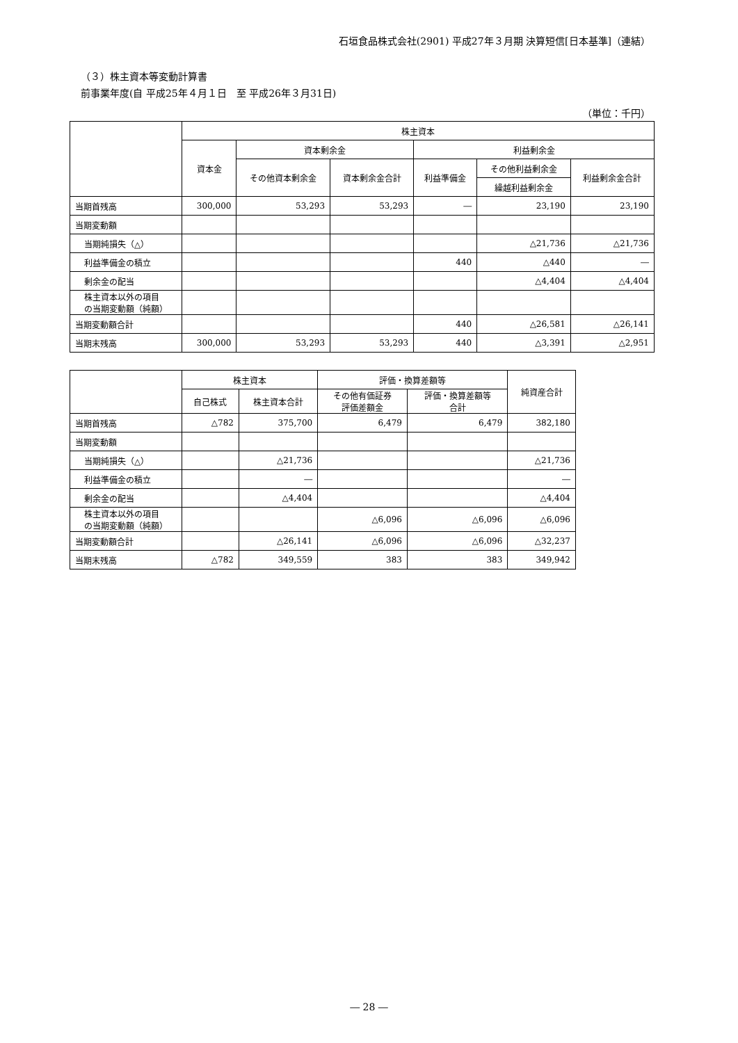石垣食品株式会社(2901) 平成27年３月期 決算短信[日本基準]（連結）
（３）株主資本等変動計算書
前事業年度(自 平成25年４月１日　至 平成26年３月31日)
（単位：千円）
| | 株主資本 | | | | | |
| --- | --- | --- | --- | --- | --- | --- |
| | 資本金 | 資本剰余金 | | 利益剰余金 | | |
| | | その他資本剰余金 | 資本剰余金合計 | 利益準備金 | その他利益剰余金 | 利益剰余金合計 |
| | | | | | 繰越利益剰余金 | |
| 当期首残高 | 300,000 | 53,293 | 53,293 | ― | 23,190 | 23,190 |
| 当期変動額 | | | | | | |
| 当期純損失（△） | | | | | △21,736 | △21,736 |
| 利益準備金の積立 | | | | 440 | △440 | ― |
| 剰余金の配当 | | | | | △4,404 | △4,404 |
| 株主資本以外の項目 の当期変動額（純額） | | | | | | |
| 当期変動額合計 | | | | 440 | △26,581 | △26,141 |
| 当期末残高 | 300,000 | 53,293 | 53,293 | 440 | △3,391 | △2,951 |
| | 株主資本 | | 評価・換算差額等 | | 純資産合計 |
| --- | --- | --- | --- | --- | --- |
| | 自己株式 | 株主資本合計 | その他有価証券 評価差額金 | 評価・換算差額等 合計 | |
| 当期首残高 | △782 | 375,700 | 6,479 | 6,479 | 382,180 |
| 当期変動額 | | | | | |
| 当期純損失（△） | | △21,736 | | | △21,736 |
| 利益準備金の積立 | | ― | | | ― |
| 剰余金の配当 | | △4,404 | | | △4,404 |
| 株主資本以外の項目 の当期変動額（純額） | | | △6,096 | △6,096 | △6,096 |
| 当期変動額合計 | | △26,141 | △6,096 | △6,096 | △32,237 |
| 当期末残高 | △782 | 349,559 | 383 | 383 | 349,942 |
― 28 ―